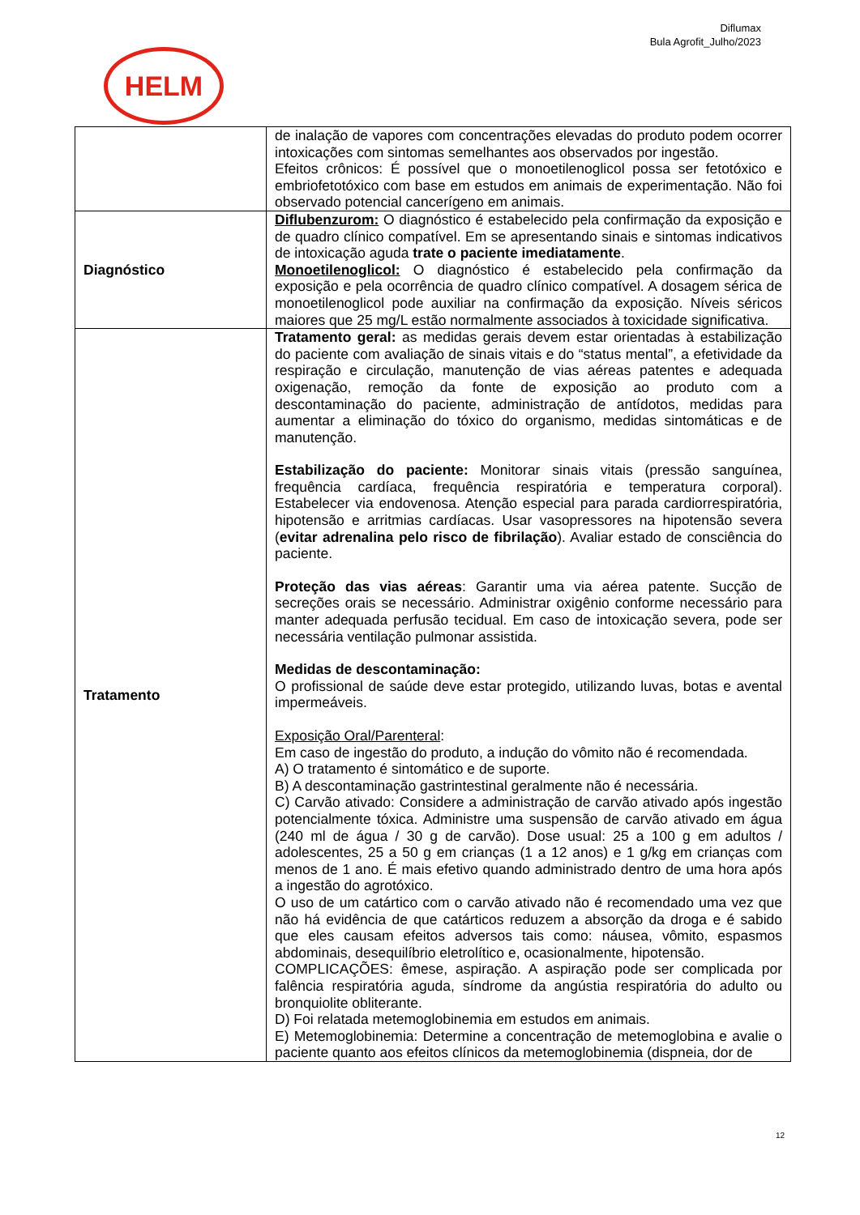Diflumax
Bula Agrofit_Julho/2023
HELM
| | de inalação de vapores com concentrações elevadas do produto podem ocorrer intoxicações com sintomas semelhantes aos observados por ingestão. Efeitos crônicos: É possível que o monoetilenoglicol possa ser fetotóxico e embriofetotóxico com base em estudos em animais de experimentação. Não foi observado potencial cancerígeno em animais. |
| Diagnóstico | Diflubenzurom: O diagnóstico é estabelecido pela confirmação da exposição e de quadro clínico compatível. Em se apresentando sinais e sintomas indicativos de intoxicação aguda trate o paciente imediatamente . Monoetilenoglicol: O diagnóstico é estabelecido pela confirmação da exposição e pela ocorrência de quadro clínico compatível. A dosagem sérica de monoetilenoglicol pode auxiliar na confirmação da exposição. Níveis séricos maiores que 25 mg/L estão normalmente associados à toxicidade significativa. |
| Tratamento | Tratamento geral: as medidas gerais devem estar orientadas à estabilização do paciente com avaliação de sinais vitais e do “status mental”, a efetividade da respiração e circulação, manutenção de vias aéreas patentes e adequada oxigenação, remoção da fonte de exposição ao produto com a descontaminação do paciente, administração de antídotos, medidas para aumentar a eliminação do tóxico do organismo, medidas sintomáticas e de manutenção. Estabilização do paciente: Monitorar sinais vitais (pressão sanguínea, frequência cardíaca, frequência respiratória e temperatura corporal). Estabelecer via endovenosa. Atenção especial para parada cardiorrespiratória, hipotensão e arritmias cardíacas. Usar vasopressores na hipotensão severa ( evitar adrenalina pelo risco de fibrilação ). Avaliar estado de consciência do paciente. Proteção das vias aéreas : Garantir uma via aérea patente. Sucção de secreções orais se necessário. Administrar oxigênio conforme necessário para manter adequada perfusão tecidual. Em caso de intoxicação severa, pode ser necessária ventilação pulmonar assistida. Medidas de descontaminação: O profissional de saúde deve estar protegido, utilizando luvas, botas e avental impermeáveis. Exposição Oral/Parenteral : Em caso de ingestão do produto, a indução do vômito não é recomendada. A) O tratamento é sintomático e de suporte. B) A descontaminação gastrintestinal geralmente não é necessária. C) Carvão ativado: Considere a administração de carvão ativado após ingestão potencialmente tóxica. Administre uma suspensão de carvão ativado em água (240 ml de água / 30 g de carvão). Dose usual: 25 a 100 g em adultos / adolescentes, 25 a 50 g em crianças (1 a 12 anos) e 1 g/kg em crianças com menos de 1 ano. É mais efetivo quando administrado dentro de uma hora após a ingestão do agrotóxico. O uso de um catártico com o carvão ativado não é recomendado uma vez que não há evidência de que catárticos reduzem a absorção da droga e é sabido que eles causam efeitos adversos tais como: náusea, vômito, espasmos abdominais, desequilíbrio eletrolítico e, ocasionalmente, hipotensão. COMPLICAÇÕES: êmese, aspiração. A aspiração pode ser complicada por falência respiratória aguda, síndrome da angústia respiratória do adulto ou bronquiolite obliterante. D) Foi relatada metemoglobinemia em estudos em animais. E) Metemoglobinemia: Determine a concentração de metemoglobina e avalie o paciente quanto aos efeitos clínicos da metemoglobinemia (dispneia, dor de |
12